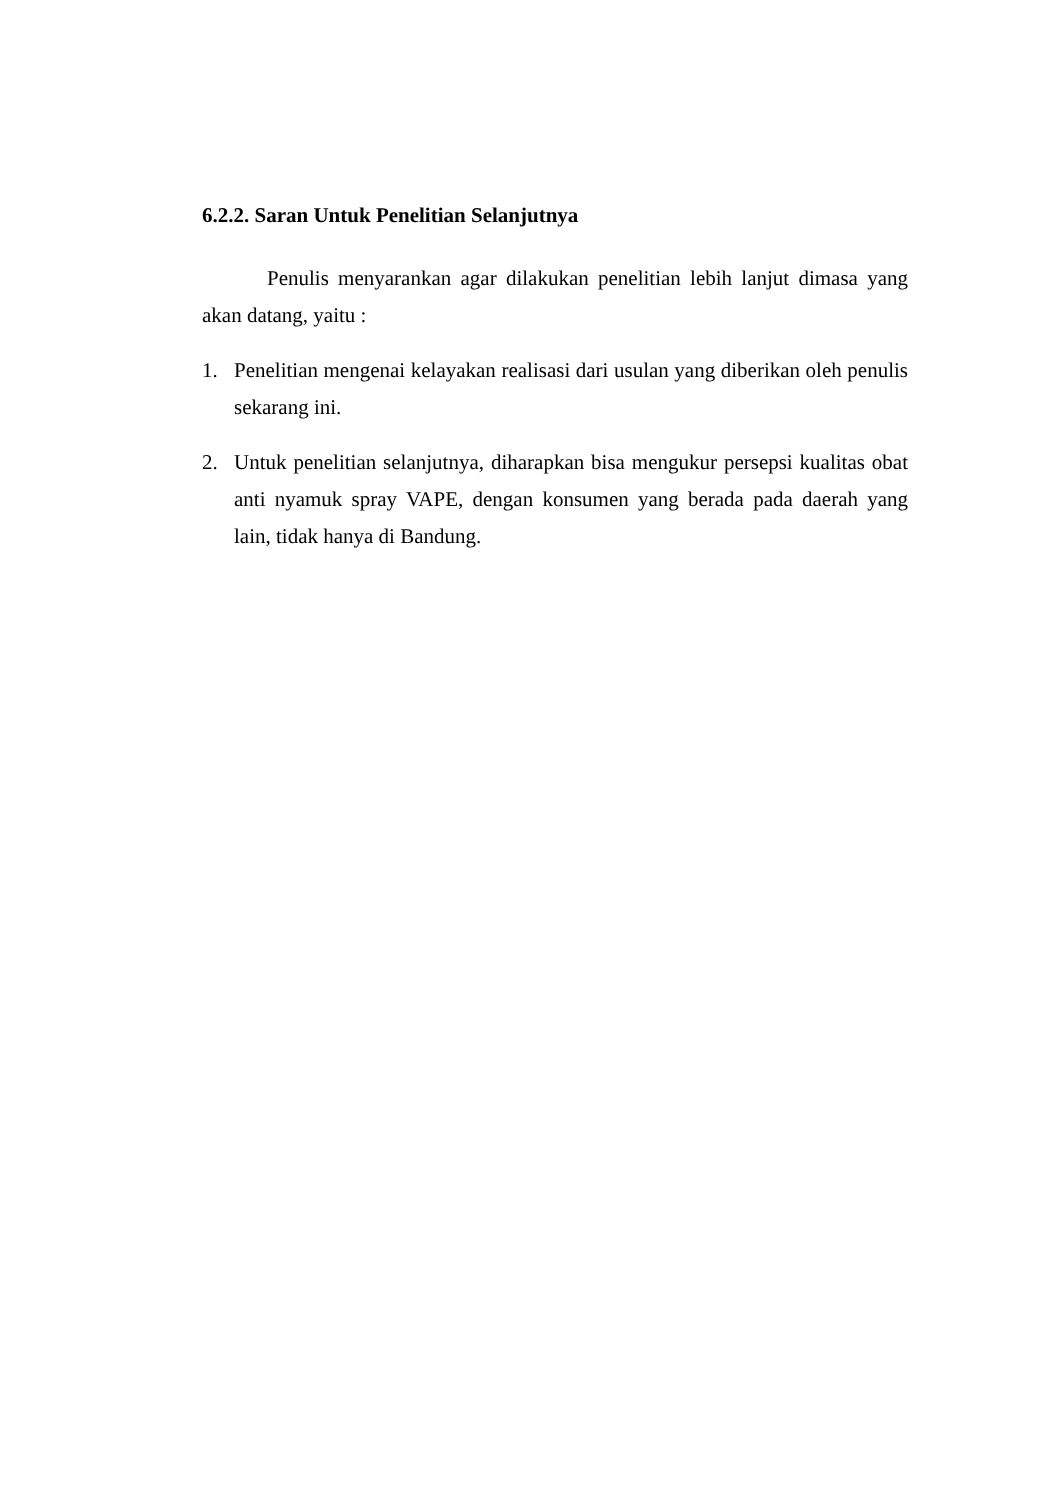6.2.2. Saran Untuk Penelitian Selanjutnya
Penulis menyarankan agar dilakukan penelitian lebih lanjut dimasa yang akan datang, yaitu :
1. Penelitian mengenai kelayakan realisasi dari usulan yang diberikan oleh penulis sekarang ini.
2. Untuk penelitian selanjutnya, diharapkan bisa mengukur persepsi kualitas obat anti nyamuk spray VAPE, dengan konsumen yang berada pada daerah yang lain, tidak hanya di Bandung.